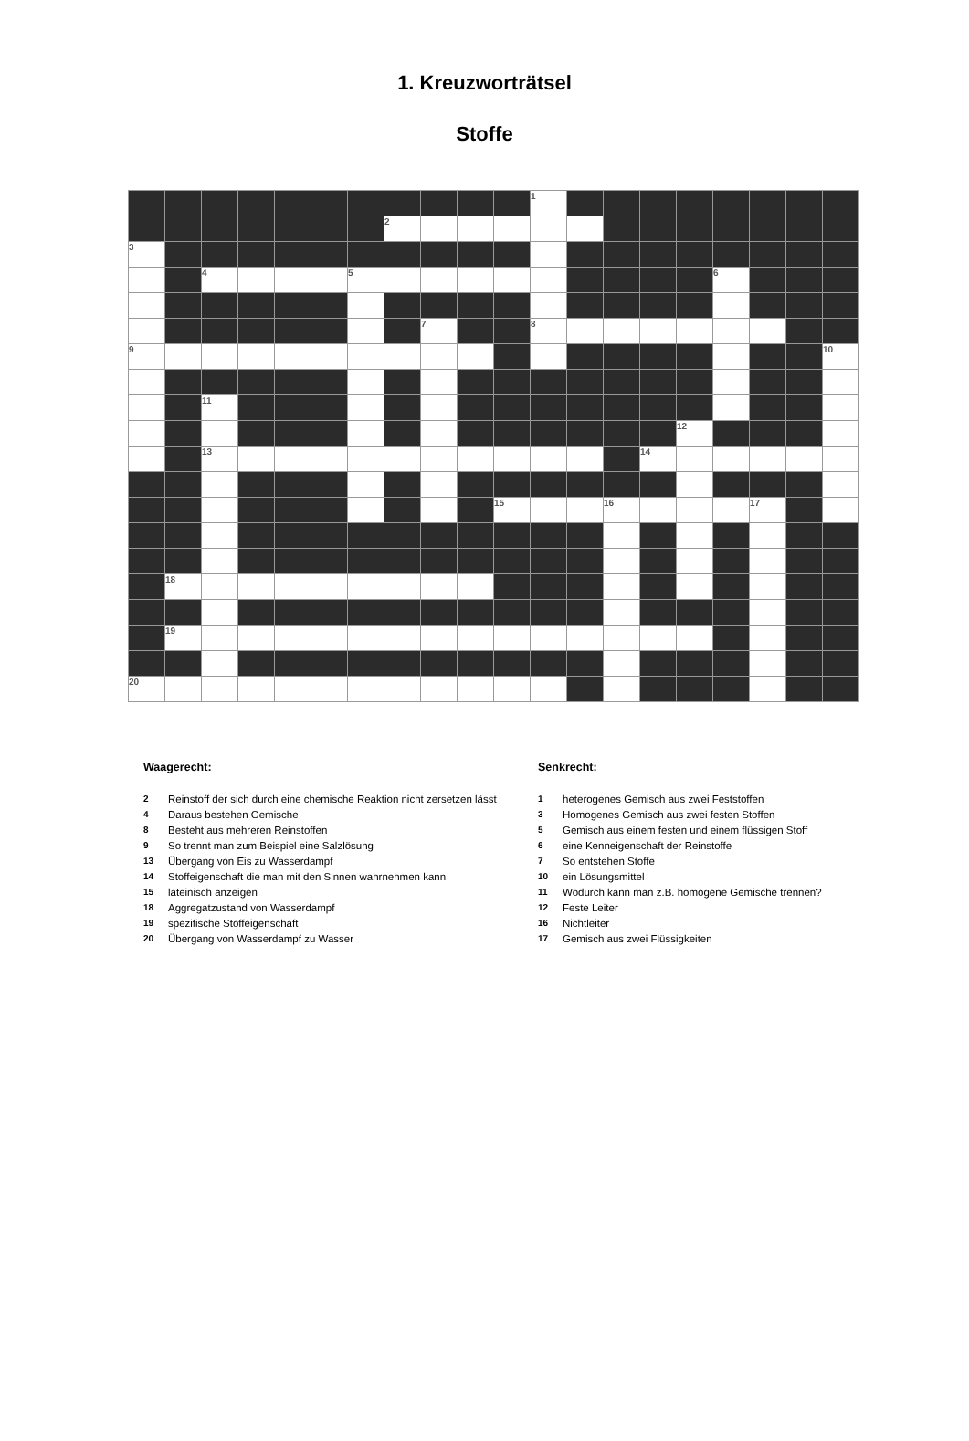1. Kreuzworträtsel
Stoffe
| | | | | | | | | | | | 1 | | | | | | | | |
| | | | | | | | 2 | | | | | | | | | | | | |
| 3 | | | | | | | | | | | | | | | | | | | |
| | | 4 | | | | 5 | | | | | | | | | | 6 | | | |
| | | | | | | | | 7 | | | 8 | | | | | | | | |
| 9 | | | | | | | | | | | | | | | | | | | 10 |
| | | 11 | | | | | | | | | | | | | | | | | |
| | | | | | | | | | | | | | | | 12 | | | | |
| | | 13 | | | | | | | | | | | | 14 | | | | | |
| | | | | | | | | | | 15 | | | 16 | | | | 17 | | |
| | 18 | | | | | | | | | | | | | | | | | | |
| | 19 | | | | | | | | | | | | | | | | | | |
| 20 | | | | | | | | | | | | | | | | | | | |
Waagerecht:
2 Reinstoff der sich durch eine chemische Reaktion nicht zersetzen lässt
4 Daraus bestehen Gemische
8 Besteht aus mehreren Reinstoffen
9 So trennt man zum Beispiel eine Salzlösung
13 Übergang von Eis zu Wasserdampf
14 Stoffeigenschaft die man mit den Sinnen wahrnehmen kann
15 lateinisch anzeigen
18 Aggregatzustand von Wasserdampf
19 spezifische Stoffeigenschaft
20 Übergang von Wasserdampf zu Wasser
Senkrecht:
1 heterogenes Gemisch aus zwei Feststoffen
3 Homogenes Gemisch aus zwei festen Stoffen
5 Gemisch aus einem festen und einem flüssigen Stoff
6 eine Kenneigenschaft der Reinstoffe
7 So entstehen Stoffe
10 ein Lösungsmittel
11 Wodurch kann man z.B. homogene Gemische trennen?
12 Feste Leiter
16 Nichtleiter
17 Gemisch aus zwei Flüssigkeiten